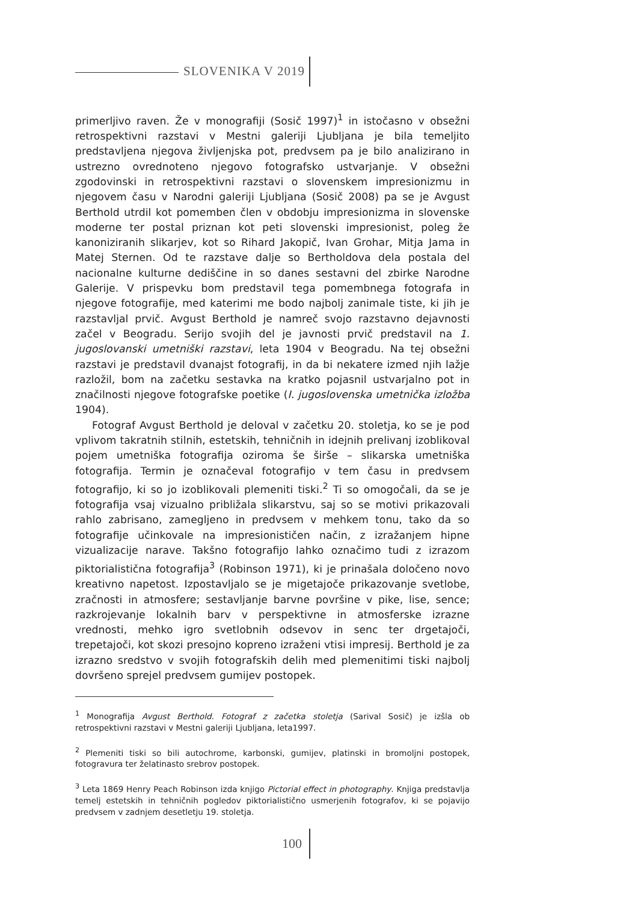SLOVENIKA V 2019
primerljivo raven. Že v monografiji (Sosič 1997)<sup>1</sup> in istočasno v obsežni retrospektivni razstavi v Mestni galeriji Ljubljana je bila temeljito predstavljena njegova življenjska pot, predvsem pa je bilo analizirano in ustrezno ovrednoteno njegovo fotografsko ustvarjanje. V obsežni zgodovinski in retrospektivni razstavi o slovenskem impresionizmu in njegovem času v Narodni galeriji Ljubljana (Sosič 2008) pa se je Avgust Berthold utrdil kot pomemben člen v obdobju impresionizma in slovenske moderne ter postal priznan kot peti slovenski impresionist, poleg že kanoniziranih slikarjev, kot so Rihard Jakopič, Ivan Grohar, Mitja Jama in Matej Sternen. Od te razstave dalje so Bertholdova dela postala del nacionalne kulturne dediščine in so danes sestavni del zbirke Narodne Galerije. V prispevku bom predstavil tega pomembnega fotografa in njegove fotografije, med katerimi me bodo najbolj zanimale tiste, ki jih je razstavljal prvič. Avgust Berthold je namreč svojo razstavno dejavnosti začel v Beogradu. Serijo svojih del je javnosti prvič predstavil na 1. jugoslovanski umetniški razstavi, leta 1904 v Beogradu. Na tej obsežni razstavi je predstavil dvanajst fotografij, in da bi nekatere izmed njih lažje razložil, bom na začetku sestavka na kratko pojasnil ustvarjalno pot in značilnosti njegove fotografske poetike (I. jugoslovenska umetnička izložba 1904).
Fotograf Avgust Berthold je deloval v začetku 20. stoletja, ko se je pod vplivom takratnih stilnih, estetskih, tehničnih in idejnih prelivanj izoblikoval pojem umetniška fotografija oziroma še širše – slikarska umetniška fotografija. Termin je označeval fotografijo v tem času in predvsem fotografijo, ki so jo izoblikovali plemeniti tiski.<sup>2</sup> Ti so omogočali, da se je fotografija vsaj vizualno približala slikarstvu, saj so se motivi prikazovali rahlo zabrisano, zamegljeno in predvsem v mehkem tonu, tako da so fotografije učinkovale na impresionističen način, z izražanjem hipne vizualizacije narave. Takšno fotografijo lahko označimo tudi z izrazom piktorialistična fotografija<sup>3</sup> (Robinson 1971), ki je prinašala določeno novo kreativno napetost. Izpostavljalo se je migetajoče prikazovanje svetlobe, zračnosti in atmosfere; sestavljanje barvne površine v pike, lise, sence; razkrojevanje lokalnih barv v perspektivne in atmosferske izrazne vrednosti, mehko igro svetlobnih odsevov in senc ter drgetajoči, trepetajoči, kot skozi presojno kopreno izraženi vtisi impresij. Berthold je za izrazno sredstvo v svojih fotografskih delih med plemenitimi tiski najbolj dovršeno sprejel predvsem gumijev postopek.
<sup>1</sup> Monografija Avgust Berthold. Fotograf z začetka stoletja (Sarival Sosič) je izšla ob retrospektivni razstavi v Mestni galeriji Ljubljana, leta1997.
<sup>2</sup> Plemeniti tiski so bili autochrome, karbonski, gumijev, platinski in bromoljni postopek, fotogravura ter želatinasto srebrov postopek.
<sup>3</sup> Leta 1869 Henry Peach Robinson izda knjigo Pictorial effect in photography. Knjiga predstavlja temelj estetskih in tehničnih pogledov piktorialistično usmerjenih fotografov, ki se pojavijo predvsem v zadnjem desetletju 19. stoletja.
100